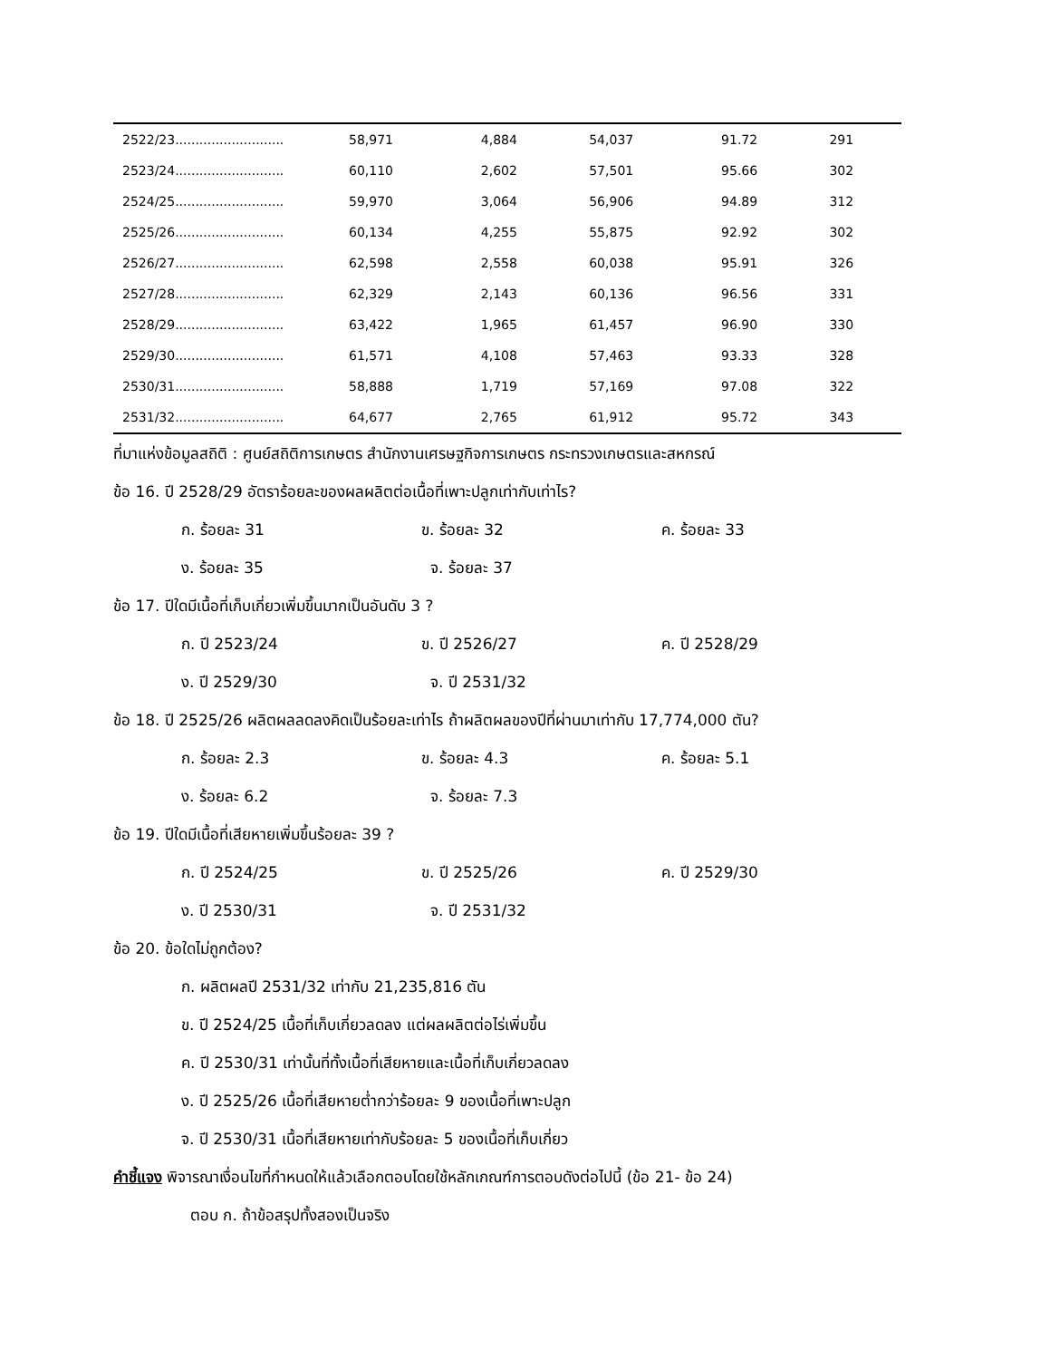| 2522/23........................... | 58,971 | 4,884 | 54,037 | 91.72 | 291 |
| 2523/24........................... | 60,110 | 2,602 | 57,501 | 95.66 | 302 |
| 2524/25........................... | 59,970 | 3,064 | 56,906 | 94.89 | 312 |
| 2525/26........................... | 60,134 | 4,255 | 55,875 | 92.92 | 302 |
| 2526/27........................... | 62,598 | 2,558 | 60,038 | 95.91 | 326 |
| 2527/28........................... | 62,329 | 2,143 | 60,136 | 96.56 | 331 |
| 2528/29........................... | 63,422 | 1,965 | 61,457 | 96.90 | 330 |
| 2529/30........................... | 61,571 | 4,108 | 57,463 | 93.33 | 328 |
| 2530/31........................... | 58,888 | 1,719 | 57,169 | 97.08 | 322 |
| 2531/32........................... | 64,677 | 2,765 | 61,912 | 95.72 | 343 |
ที่มาแห่งข้อมูลสถิติ : ศูนย์สถิติการเกษตร สำนักงานเศรษฐกิจการเกษตร กระทรวงเกษตรและสหกรณ์
ข้อ 16. ปี 2528/29 อัตราร้อยละของผลผลิตต่อเนื้อที่เพาะปลูกเท่ากับเท่าไร?
ก. ร้อยละ 31 ข. ร้อยละ 32 ค. ร้อยละ 33
ง. ร้อยละ 35 จ. ร้อยละ 37
ข้อ 17. ปีใดมีเนื้อที่เก็บเกี่ยวเพิ่มขึ้นมากเป็นอันดับ 3 ?
ก. ปี 2523/24 ข. ปี 2526/27 ค. ปี 2528/29
ง. ปี 2529/30 จ. ปี 2531/32
ข้อ 18. ปี 2525/26 ผลิตผลลดลงคิดเป็นร้อยละเท่าไร ถ้าผลิตผลของปีที่ผ่านมาเท่ากับ 17,774,000 ตัน?
ก. ร้อยละ 2.3 ข. ร้อยละ 4.3 ค. ร้อยละ 5.1
ง. ร้อยละ 6.2 จ. ร้อยละ 7.3
ข้อ 19. ปีใดมีเนื้อที่เสียหายเพิ่มขึ้นร้อยละ 39 ?
ก. ปี 2524/25 ข. ปี 2525/26 ค. ปี 2529/30
ง. ปี 2530/31 จ. ปี 2531/32
ข้อ 20. ข้อใดไม่ถูกต้อง?
ก. ผลิตผลปี 2531/32 เท่ากับ 21,235,816 ตัน
ข. ปี 2524/25 เนื้อที่เก็บเกี่ยวลดลง แต่ผลผลิตต่อไร่เพิ่มขึ้น
ค. ปี 2530/31 เท่านั้นที่ทั้งเนื้อที่เสียหายและเนื้อที่เก็บเกี่ยวลดลง
ง. ปี 2525/26 เนื้อที่เสียหายต่ำกว่าร้อยละ 9 ของเนื้อที่เพาะปลูก
จ. ปี 2530/31 เนื้อที่เสียหายเท่ากับร้อยละ 5 ของเนื้อที่เก็บเกี่ยว
คำชี้แจง พิจารณาเงื่อนไขที่กำหนดให้แล้วเลือกตอบโดยใช้หลักเกณฑ์การตอบดังต่อไปนี้ (ข้อ 21- ข้อ 24)
ตอบ ก. ถ้าข้อสรุปทั้งสองเป็นจริง